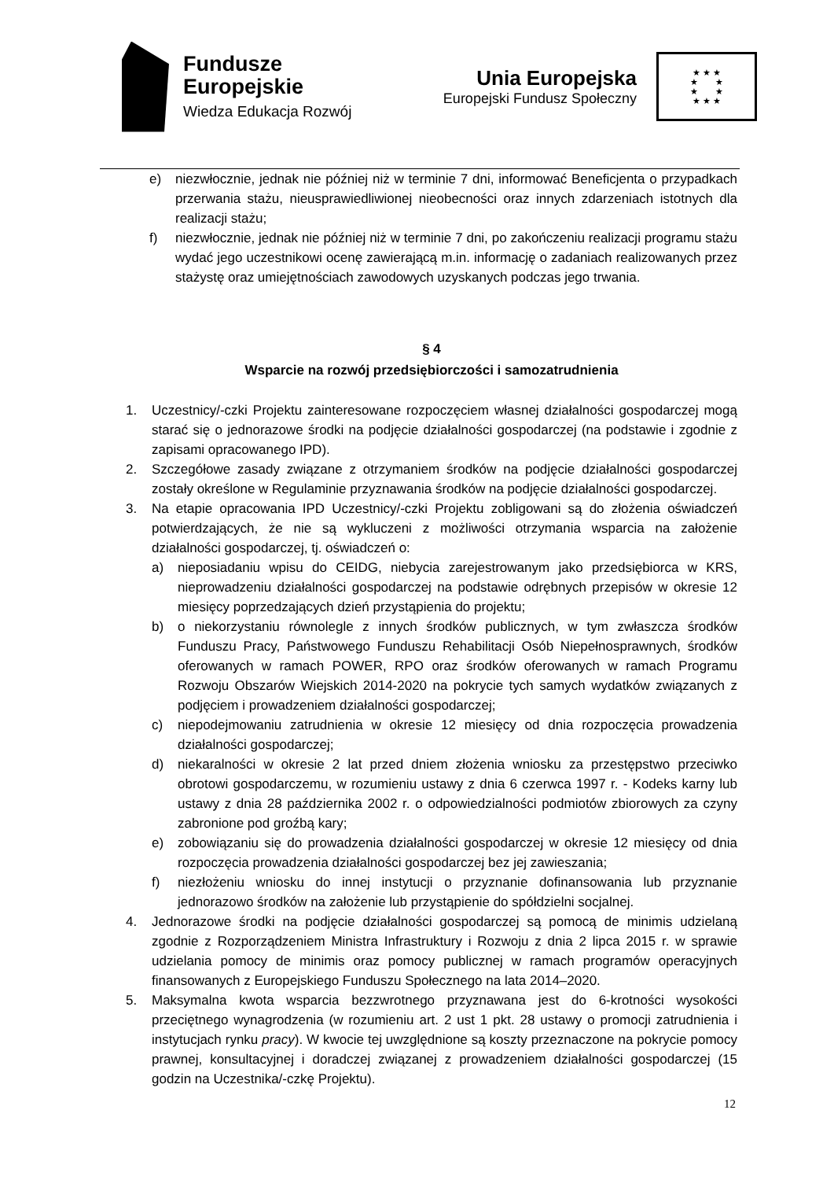Fundusze
Europejskie
Wiedza Edukacja Rozwój
Unia Europejska
Europejski Fundusz Społeczny
★ ★ ★
★ ★
★ ★
★ ★ ★
e) niezwłocznie, jednak nie później niż w terminie 7 dni, informować Beneficjenta o przypadkach przerwania stażu, nieusprawiedliwionej nieobecności oraz innych zdarzeniach istotnych dla realizacji stażu;
f) niezwłocznie, jednak nie później niż w terminie 7 dni, po zakończeniu realizacji programu stażu wydać jego uczestnikowi ocenę zawierającą m.in. informację o zadaniach realizowanych przez stażystę oraz umiejętnościach zawodowych uzyskanych podczas jego trwania.
§ 4
Wsparcie na rozwój przedsiębiorczości i samozatrudnienia
1. Uczestnicy/-czki Projektu zainteresowane rozpoczęciem własnej działalności gospodarczej mogą starać się o jednorazowe środki na podjęcie działalności gospodarczej (na podstawie i zgodnie z zapisami opracowanego IPD).
2. Szczegółowe zasady związane z otrzymaniem środków na podjęcie działalności gospodarczej zostały określone w Regulaminie przyznawania środków na podjęcie działalności gospodarczej.
3. Na etapie opracowania IPD Uczestnicy/-czki Projektu zobligowani są do złożenia oświadczeń potwierdzających, że nie są wykluczeni z możliwości otrzymania wsparcia na założenie działalności gospodarczej, tj. oświadczeń o:
a) nieposiadaniu wpisu do CEIDG, niebycia zarejestrowanym jako przedsiębiorca w KRS, nieprowadzeniu działalności gospodarczej na podstawie odrębnych przepisów w okresie 12 miesięcy poprzedzających dzień przystąpienia do projektu;
b) o niekorzystaniu równolegle z innych środków publicznych, w tym zwłaszcza środków Funduszu Pracy, Państwowego Funduszu Rehabilitacji Osób Niepełnosprawnych, środków oferowanych w ramach POWER, RPO oraz środków oferowanych w ramach Programu Rozwoju Obszarów Wiejskich 2014-2020 na pokrycie tych samych wydatków związanych z podjęciem i prowadzeniem działalności gospodarczej;
c) niepodejmowaniu zatrudnienia w okresie 12 miesięcy od dnia rozpoczęcia prowadzenia działalności gospodarczej;
d) niekaralności w okresie 2 lat przed dniem złożenia wniosku za przestępstwo przeciwko obrotowi gospodarczemu, w rozumieniu ustawy z dnia 6 czerwca 1997 r. - Kodeks karny lub ustawy z dnia 28 października 2002 r. o odpowiedzialności podmiotów zbiorowych za czyny zabronione pod groźbą kary;
e) zobowiązaniu się do prowadzenia działalności gospodarczej w okresie 12 miesięcy od dnia rozpoczęcia prowadzenia działalności gospodarczej bez jej zawieszania;
f) niezłożeniu wniosku do innej instytucji o przyznanie dofinansowania lub przyznanie jednorazowo środków na założenie lub przystąpienie do spółdzielni socjalnej.
4. Jednorazowe środki na podjęcie działalności gospodarczej są pomocą de minimis udzielaną zgodnie z Rozporządzeniem Ministra Infrastruktury i Rozwoju z dnia 2 lipca 2015 r. w sprawie udzielania pomocy de minimis oraz pomocy publicznej w ramach programów operacyjnych finansowanych z Europejskiego Funduszu Społecznego na lata 2014–2020.
5. Maksymalna kwota wsparcia bezzwrotnego przyznawana jest do 6-krotności wysokości przeciętnego wynagrodzenia (w rozumieniu art. 2 ust 1 pkt. 28 ustawy o promocji zatrudnienia i instytucjach rynku pracy). W kwocie tej uwzględnione są koszty przeznaczone na pokrycie pomocy prawnej, konsultacyjnej i doradczej związanej z prowadzeniem działalności gospodarczej (15 godzin na Uczestnika/-czkę Projektu).
12